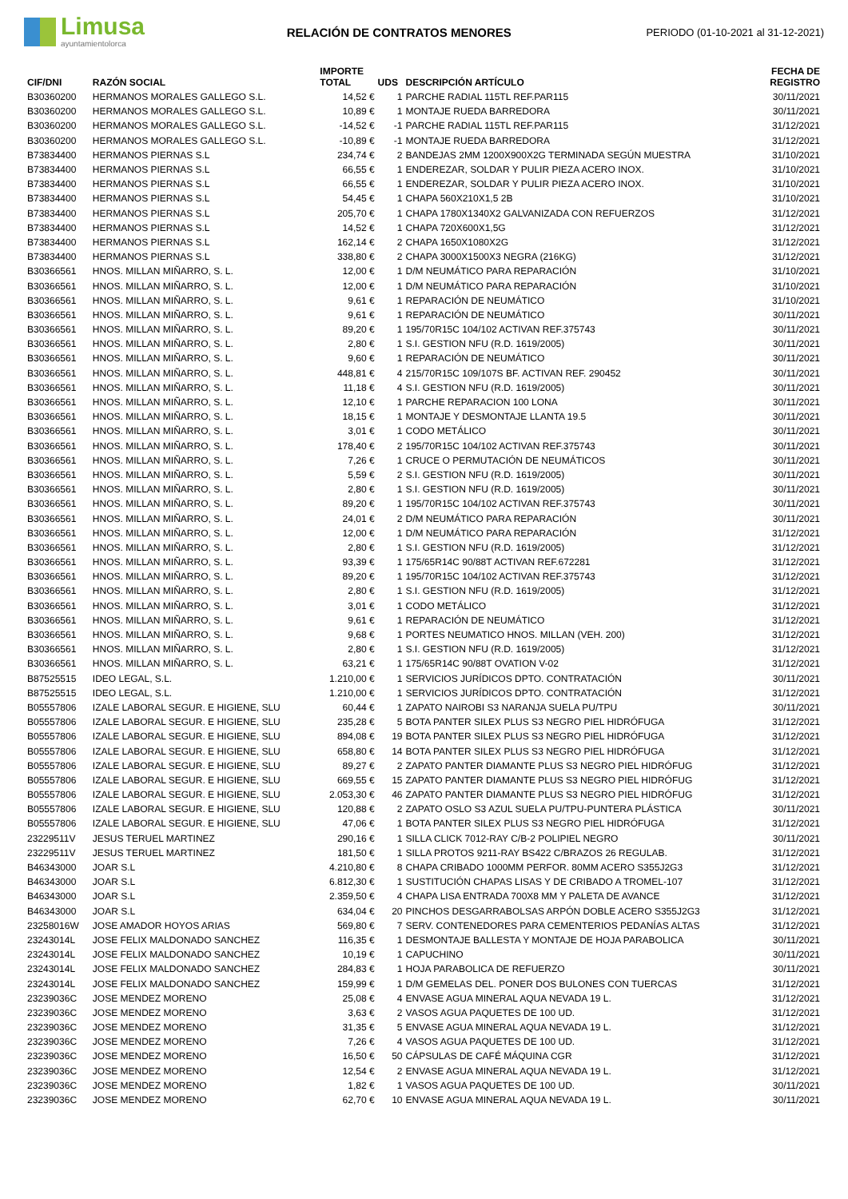Limusa
ayuntamientolorca
RELACIÓN DE CONTRATOS MENORES
PERIODO (01-10-2021 al 31-12-2021)
| CIF/DNI | RAZÓN SOCIAL | IMPORTE TOTAL | UDS | DESCRIPCIÓN ARTÍCULO | FECHA DE REGISTRO |
| --- | --- | --- | --- | --- | --- |
| B30360200 | HERMANOS MORALES GALLEGO S.L. | 14,52 € | 1 | PARCHE RADIAL 115TL REF.PAR115 | 30/11/2021 |
| B30360200 | HERMANOS MORALES GALLEGO S.L. | 10,89 € | 1 | MONTAJE RUEDA BARREDORA | 30/11/2021 |
| B30360200 | HERMANOS MORALES GALLEGO S.L. | -14,52 € | -1 | PARCHE RADIAL 115TL REF.PAR115 | 31/12/2021 |
| B30360200 | HERMANOS MORALES GALLEGO S.L. | -10,89 € | -1 | MONTAJE RUEDA BARREDORA | 31/12/2021 |
| B73834400 | HERMANOS PIERNAS S.L | 234,74 € | 2 | BANDEJAS 2MM 1200X900X2G TERMINADA SEGÚN MUESTRA | 31/10/2021 |
| B73834400 | HERMANOS PIERNAS S.L | 66,55 € | 1 | ENDEREZAR, SOLDAR Y PULIR PIEZA ACERO INOX. | 31/10/2021 |
| B73834400 | HERMANOS PIERNAS S.L | 66,55 € | 1 | ENDEREZAR, SOLDAR Y PULIR PIEZA ACERO INOX. | 31/10/2021 |
| B73834400 | HERMANOS PIERNAS S.L | 54,45 € | 1 | CHAPA 560X210X1,5 2B | 31/10/2021 |
| B73834400 | HERMANOS PIERNAS S.L | 205,70 € | 1 | CHAPA 1780X1340X2 GALVANIZADA CON REFUERZOS | 31/12/2021 |
| B73834400 | HERMANOS PIERNAS S.L | 14,52 € | 1 | CHAPA 720X600X1,5G | 31/12/2021 |
| B73834400 | HERMANOS PIERNAS S.L | 162,14 € | 2 | CHAPA 1650X1080X2G | 31/12/2021 |
| B73834400 | HERMANOS PIERNAS S.L | 338,80 € | 2 | CHAPA 3000X1500X3 NEGRA (216KG) | 31/12/2021 |
| B30366561 | HNOS. MILLAN MIÑARRO, S. L. | 12,00 € | 1 | D/M NEUMÁTICO PARA REPARACIÓN | 31/10/2021 |
| B30366561 | HNOS. MILLAN MIÑARRO, S. L. | 12,00 € | 1 | D/M NEUMÁTICO PARA REPARACIÓN | 31/10/2021 |
| B30366561 | HNOS. MILLAN MIÑARRO, S. L. | 9,61 € | 1 | REPARACIÓN DE NEUMÁTICO | 31/10/2021 |
| B30366561 | HNOS. MILLAN MIÑARRO, S. L. | 9,61 € | 1 | REPARACIÓN DE NEUMÁTICO | 30/11/2021 |
| B30366561 | HNOS. MILLAN MIÑARRO, S. L. | 89,20 € | 1 | 195/70R15C 104/102 ACTIVAN REF.375743 | 30/11/2021 |
| B30366561 | HNOS. MILLAN MIÑARRO, S. L. | 2,80 € | 1 | S.I. GESTION NFU (R.D. 1619/2005) | 30/11/2021 |
| B30366561 | HNOS. MILLAN MIÑARRO, S. L. | 9,60 € | 1 | REPARACIÓN DE NEUMÁTICO | 30/11/2021 |
| B30366561 | HNOS. MILLAN MIÑARRO, S. L. | 448,81 € | 4 | 215/70R15C 109/107S BF. ACTIVAN REF. 290452 | 30/11/2021 |
| B30366561 | HNOS. MILLAN MIÑARRO, S. L. | 11,18 € | 4 | S.I. GESTION NFU (R.D. 1619/2005) | 30/11/2021 |
| B30366561 | HNOS. MILLAN MIÑARRO, S. L. | 12,10 € | 1 | PARCHE REPARACION 100 LONA | 30/11/2021 |
| B30366561 | HNOS. MILLAN MIÑARRO, S. L. | 18,15 € | 1 | MONTAJE Y DESMONTAJE LLANTA 19.5 | 30/11/2021 |
| B30366561 | HNOS. MILLAN MIÑARRO, S. L. | 3,01 € | 1 | CODO METÁLICO | 30/11/2021 |
| B30366561 | HNOS. MILLAN MIÑARRO, S. L. | 178,40 € | 2 | 195/70R15C 104/102 ACTIVAN REF.375743 | 30/11/2021 |
| B30366561 | HNOS. MILLAN MIÑARRO, S. L. | 7,26 € | 1 | CRUCE O PERMUTACIÓN DE NEUMÁTICOS | 30/11/2021 |
| B30366561 | HNOS. MILLAN MIÑARRO, S. L. | 5,59 € | 2 | S.I. GESTION NFU (R.D. 1619/2005) | 30/11/2021 |
| B30366561 | HNOS. MILLAN MIÑARRO, S. L. | 2,80 € | 1 | S.I. GESTION NFU (R.D. 1619/2005) | 30/11/2021 |
| B30366561 | HNOS. MILLAN MIÑARRO, S. L. | 89,20 € | 1 | 195/70R15C 104/102 ACTIVAN REF.375743 | 30/11/2021 |
| B30366561 | HNOS. MILLAN MIÑARRO, S. L. | 24,01 € | 2 | D/M NEUMÁTICO PARA REPARACIÓN | 30/11/2021 |
| B30366561 | HNOS. MILLAN MIÑARRO, S. L. | 12,00 € | 1 | D/M NEUMÁTICO PARA REPARACIÓN | 31/12/2021 |
| B30366561 | HNOS. MILLAN MIÑARRO, S. L. | 2,80 € | 1 | S.I. GESTION NFU (R.D. 1619/2005) | 31/12/2021 |
| B30366561 | HNOS. MILLAN MIÑARRO, S. L. | 93,39 € | 1 | 175/65R14C 90/88T ACTIVAN REF.672281 | 31/12/2021 |
| B30366561 | HNOS. MILLAN MIÑARRO, S. L. | 89,20 € | 1 | 195/70R15C 104/102 ACTIVAN REF.375743 | 31/12/2021 |
| B30366561 | HNOS. MILLAN MIÑARRO, S. L. | 2,80 € | 1 | S.I. GESTION NFU (R.D. 1619/2005) | 31/12/2021 |
| B30366561 | HNOS. MILLAN MIÑARRO, S. L. | 3,01 € | 1 | CODO METÁLICO | 31/12/2021 |
| B30366561 | HNOS. MILLAN MIÑARRO, S. L. | 9,61 € | 1 | REPARACIÓN DE NEUMÁTICO | 31/12/2021 |
| B30366561 | HNOS. MILLAN MIÑARRO, S. L. | 9,68 € | 1 | PORTES NEUMATICO HNOS. MILLAN (VEH. 200) | 31/12/2021 |
| B30366561 | HNOS. MILLAN MIÑARRO, S. L. | 2,80 € | 1 | S.I. GESTION NFU (R.D. 1619/2005) | 31/12/2021 |
| B30366561 | HNOS. MILLAN MIÑARRO, S. L. | 63,21 € | 1 | 175/65R14C 90/88T OVATION V-02 | 31/12/2021 |
| B87525515 | IDEO LEGAL, S.L. | 1.210,00 € | 1 | SERVICIOS JURÍDICOS DPTO. CONTRATACIÓN | 30/11/2021 |
| B87525515 | IDEO LEGAL, S.L. | 1.210,00 € | 1 | SERVICIOS JURÍDICOS DPTO. CONTRATACIÓN | 31/12/2021 |
| B05557806 | IZALE LABORAL SEGUR. E HIGIENE, SLU | 60,44 € | 1 | ZAPATO NAIROBI S3 NARANJA SUELA PU/TPU | 30/11/2021 |
| B05557806 | IZALE LABORAL SEGUR. E HIGIENE, SLU | 235,28 € | 5 | BOTA PANTER SILEX PLUS S3 NEGRO PIEL HIDRÓFUGA | 31/12/2021 |
| B05557806 | IZALE LABORAL SEGUR. E HIGIENE, SLU | 894,08 € | 19 | BOTA PANTER SILEX PLUS S3 NEGRO PIEL HIDRÓFUGA | 31/12/2021 |
| B05557806 | IZALE LABORAL SEGUR. E HIGIENE, SLU | 658,80 € | 14 | BOTA PANTER SILEX PLUS S3 NEGRO PIEL HIDRÓFUGA | 31/12/2021 |
| B05557806 | IZALE LABORAL SEGUR. E HIGIENE, SLU | 89,27 € | 2 | ZAPATO PANTER DIAMANTE PLUS S3 NEGRO PIEL HIDRÓFUG | 31/12/2021 |
| B05557806 | IZALE LABORAL SEGUR. E HIGIENE, SLU | 669,55 € | 15 | ZAPATO PANTER DIAMANTE PLUS S3 NEGRO PIEL HIDRÓFUG | 31/12/2021 |
| B05557806 | IZALE LABORAL SEGUR. E HIGIENE, SLU | 2.053,30 € | 46 | ZAPATO PANTER DIAMANTE PLUS S3 NEGRO PIEL HIDRÓFUG | 31/12/2021 |
| B05557806 | IZALE LABORAL SEGUR. E HIGIENE, SLU | 120,88 € | 2 | ZAPATO OSLO S3 AZUL SUELA PU/TPU-PUNTERA PLÁSTICA | 30/11/2021 |
| B05557806 | IZALE LABORAL SEGUR. E HIGIENE, SLU | 47,06 € | 1 | BOTA PANTER SILEX PLUS S3 NEGRO PIEL HIDRÓFUGA | 31/12/2021 |
| 23229511V | JESUS TERUEL MARTINEZ | 290,16 € | 1 | SILLA CLICK 7012-RAY C/B-2 POLIPIEL NEGRO | 30/11/2021 |
| 23229511V | JESUS TERUEL MARTINEZ | 181,50 € | 1 | SILLA PROTOS 9211-RAY BS422 C/BRAZOS 26 REGULAB. | 31/12/2021 |
| B46343000 | JOAR S.L | 4.210,80 € | 8 | CHAPA CRIBADO 1000MM PERFOR. 80MM ACERO S355J2G3 | 31/12/2021 |
| B46343000 | JOAR S.L | 6.812,30 € | 1 | SUSTITUCIÓN CHAPAS LISAS Y DE CRIBADO A TROMEL-107 | 31/12/2021 |
| B46343000 | JOAR S.L | 2.359,50 € | 4 | CHAPA LISA ENTRADA 700X8 MM Y PALETA DE AVANCE | 31/12/2021 |
| B46343000 | JOAR S.L | 634,04 € | 20 | PINCHOS DESGARRABOLSAS ARPÓN DOBLE ACERO S355J2G3 | 31/12/2021 |
| 23258016W | JOSE AMADOR HOYOS ARIAS | 569,80 € | 7 | SERV. CONTENEDORES PARA CEMENTERIOS PEDANÍAS ALTAS | 31/12/2021 |
| 23243014L | JOSE FELIX MALDONADO SANCHEZ | 116,35 € | 1 | DESMONTAJE BALLESTA Y MONTAJE DE HOJA PARABOLICA | 30/11/2021 |
| 23243014L | JOSE FELIX MALDONADO SANCHEZ | 10,19 € | 1 | CAPUCHINO | 30/11/2021 |
| 23243014L | JOSE FELIX MALDONADO SANCHEZ | 284,83 € | 1 | HOJA PARABOLICA DE REFUERZO | 30/11/2021 |
| 23243014L | JOSE FELIX MALDONADO SANCHEZ | 159,99 € | 1 | D/M GEMELAS DEL. PONER DOS BULONES CON TUERCAS | 31/12/2021 |
| 23239036C | JOSE MENDEZ MORENO | 25,08 € | 4 | ENVASE AGUA MINERAL AQUA NEVADA 19 L. | 31/12/2021 |
| 23239036C | JOSE MENDEZ MORENO | 3,63 € | 2 | VASOS AGUA PAQUETES DE 100 UD. | 31/12/2021 |
| 23239036C | JOSE MENDEZ MORENO | 31,35 € | 5 | ENVASE AGUA MINERAL AQUA NEVADA 19 L. | 31/12/2021 |
| 23239036C | JOSE MENDEZ MORENO | 7,26 € | 4 | VASOS AGUA PAQUETES DE 100 UD. | 31/12/2021 |
| 23239036C | JOSE MENDEZ MORENO | 16,50 € | 50 | CÁPSULAS DE CAFÉ MÁQUINA CGR | 31/12/2021 |
| 23239036C | JOSE MENDEZ MORENO | 12,54 € | 2 | ENVASE AGUA MINERAL AQUA NEVADA 19 L. | 31/12/2021 |
| 23239036C | JOSE MENDEZ MORENO | 1,82 € | 1 | VASOS AGUA PAQUETES DE 100 UD. | 30/11/2021 |
| 23239036C | JOSE MENDEZ MORENO | 62,70 € | 10 | ENVASE AGUA MINERAL AQUA NEVADA 19 L. | 30/11/2021 |